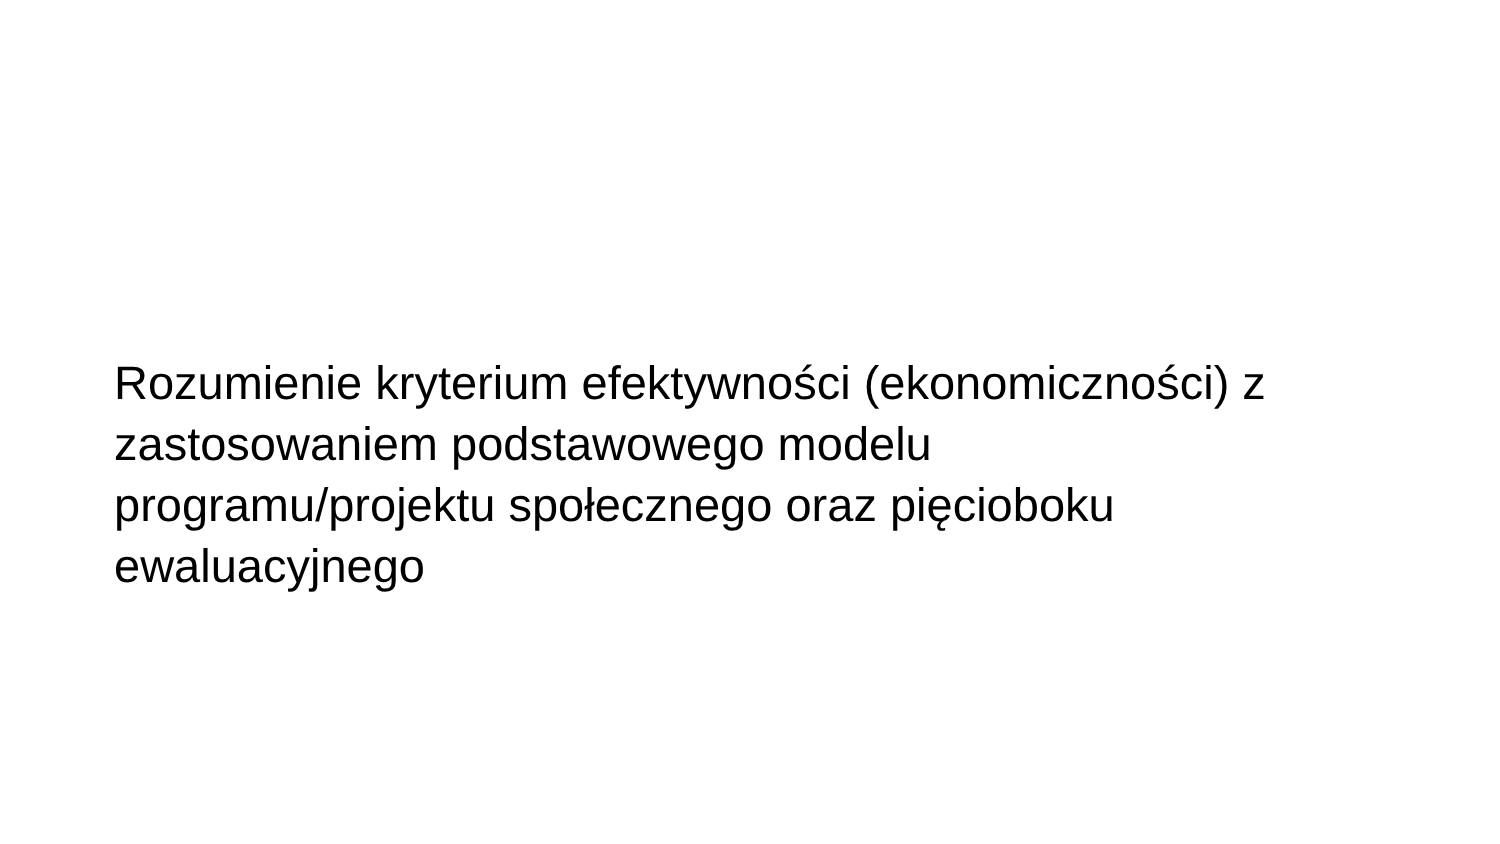Rozumienie kryterium efektywności (ekonomiczności) z zastosowaniem podstawowego modelu
programu/projektu społecznego oraz pięcioboku ewaluacyjnego